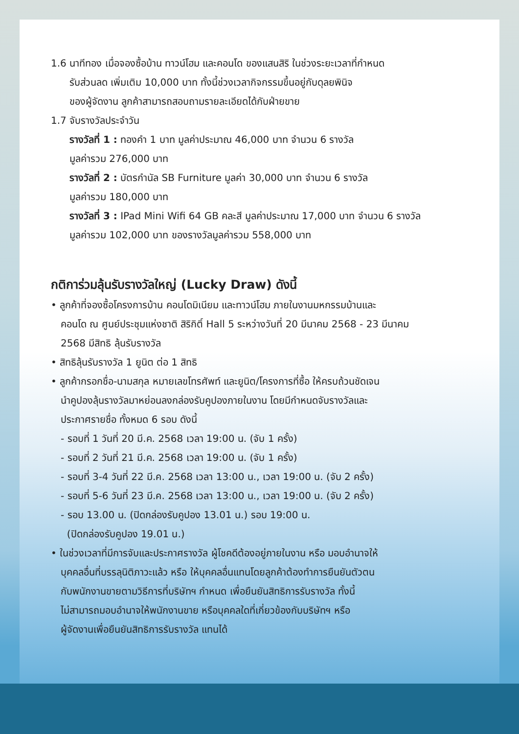1.6 นาทีทอง เมื่อจองซื้อบ้าน ทาวน์โฮม และคอนโด ของแสนสิริ ในช่วงระยะเวลาที่กำหนด
รับส่วนลด เพิ่มเติม 10,000 บาท ทั้งนี้ช่วงเวลากิจกรรมขึ้นอยู่กับดุลยพินิจ
ของผู้จัดงาน ลูกค้าสามารถสอบถามรายละเอียดได้กับฝ่ายขาย
1.7 จับรางวัลประจำวัน
รางวัลที่ 1 : ทองคำ 1 บาท มูลค่าประมาณ 46,000 บาท จำนวน 6 รางวัล
มูลค่ารวม 276,000 บาท
รางวัลที่ 2 : บัตรกำนัล SB Furniture มูลค่า 30,000 บาท จำนวน 6 รางวัล
มูลค่ารวม 180,000 บาท
รางวัลที่ 3 : IPad Mini Wifi 64 GB คละสี มูลค่าประมาณ 17,000 บาท จำนวน 6 รางวัล
มูลค่ารวม 102,000 บาท ของรางวัลมูลค่ารวม 558,000 บาท
กติการ่วมลุ้นรับรางวัลใหญ่ (Lucky Draw) ดังนี้
• ลูกค้าที่จองซื้อโครงการบ้าน คอนโดมิเนียม และทาวน์โฮม ภายในงานมหกรรมบ้านและ
คอนโด ณ ศูนย์ประชุมแห่งชาติ สิริกิติ์ Hall 5 ระหว่างวันที่ 20 มีนาคม 2568 - 23 มีนาคม
2568 มีสิทธิ ลุ้นรับรางวัล
• สิทธิลุ้นรับรางวัล 1 ยูนิต ต่อ 1 สิทธิ
• ลูกค้ากรอกชื่อ-นามสกุล หมายเลขโทรศัพท์ และยูนิต/โครงการที่ซื้อ ให้ครบถ้วนชัดเจน
นำคูปองลุ้นรางวัลมาหย่อนลงกล่องรับคูปองภายในงาน โดยมีกำหนดจับรางวัลและ
ประกาศรายชื่อ ทั้งหมด 6 รอบ ดังนี้
- รอบที่ 1 วันที่ 20 มี.ค. 2568 เวลา 19:00 น. (จับ 1 ครั้ง)
- รอบที่ 2 วันที่ 21 มี.ค. 2568 เวลา 19:00 น. (จับ 1 ครั้ง)
- รอบที่ 3-4 วันที่ 22 มี.ค. 2568 เวลา 13:00 น., เวลา 19:00 น. (จับ 2 ครั้ง)
- รอบที่ 5-6 วันที่ 23 มี.ค. 2568 เวลา 13:00 น., เวลา 19:00 น. (จับ 2 ครั้ง)
- รอบ 13.00 น. (ปิดกล่องรับคูปอง 13.01 น.) รอบ 19:00 น.
(ปิดกล่องรับคูปอง 19.01 น.)
• ในช่วงเวลาที่มีการจับและประกาศรางวัล ผู้โชคดีต้องอยู่ภายในงาน หรือ มอบอำนาจให้
บุคคลอื่นที่บรรลุนิติภาวะแล้ว หรือ ให้บุคคลอื่นแทนโดยลูกค้าต้องทำการยืนยันตัวตน
กับพนักงานขายตามวิธีการที่บริษัทฯ กำหนด เพื่อยืนยันสิทธิการรับรางวัล ทั้งนี้
ไม่สามารถมอบอำนาจให้พนักงานขาย หรือบุคคลใดที่เกี่ยวข้องกับบริษัทฯ หรือ
ผู้จัดงานเพื่อยืนยันสิทธิการรับรางวัล แทนได้